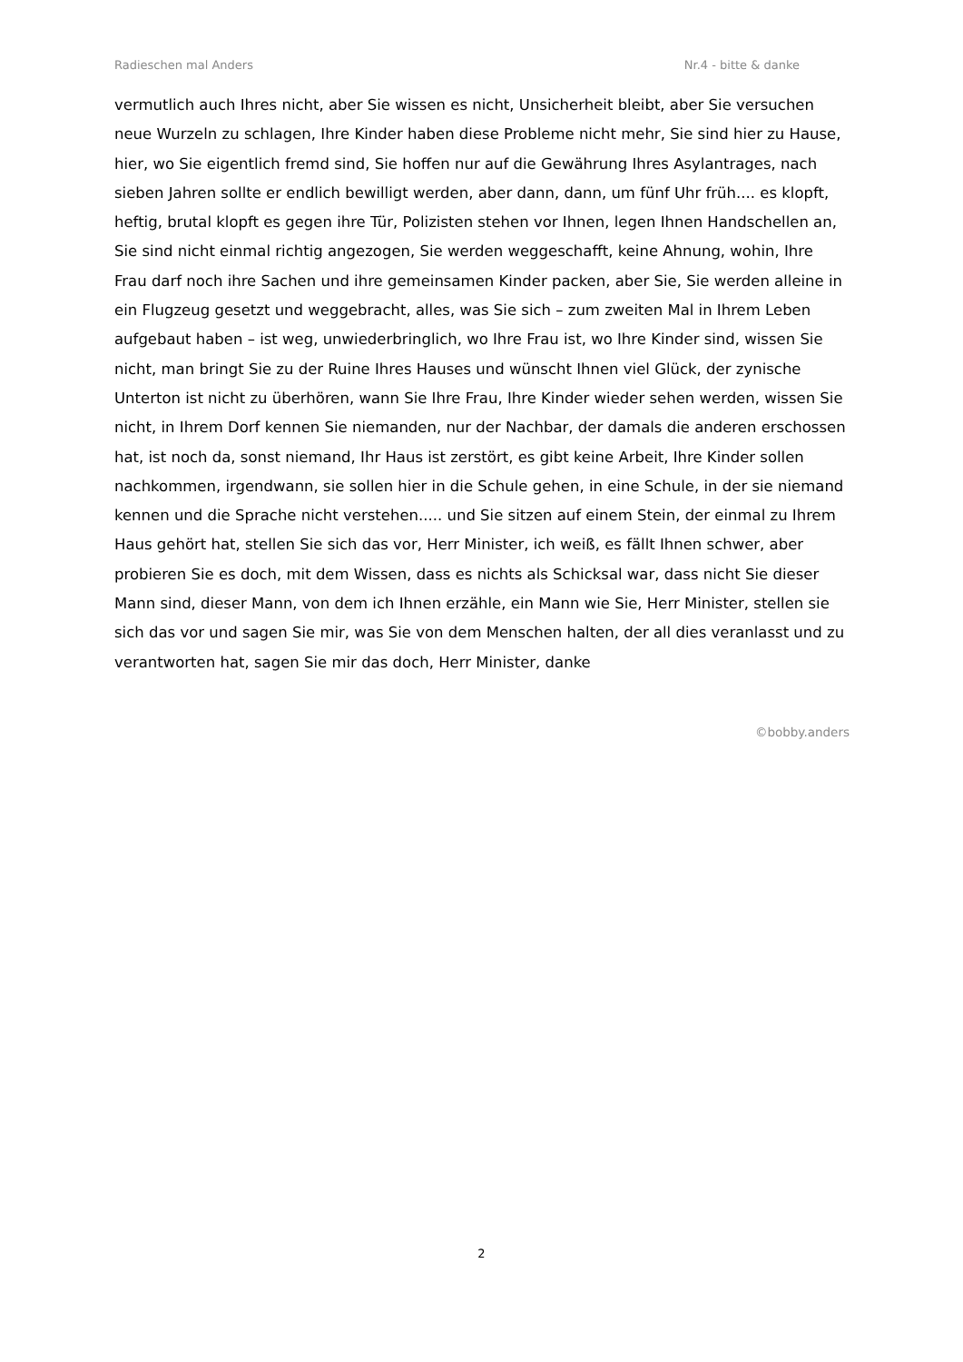Radieschen mal Anders Nr.4 - bitte & danke
vermutlich auch Ihres nicht, aber Sie wissen es nicht, Unsicherheit bleibt, aber Sie versuchen neue Wurzeln zu schlagen, Ihre Kinder haben diese Probleme nicht mehr, Sie sind hier zu Hause, hier, wo Sie eigentlich fremd sind, Sie hoffen nur auf die Gewährung Ihres Asylantrages, nach sieben Jahren sollte er endlich bewilligt werden, aber dann, dann, um fünf Uhr früh.... es klopft, heftig, brutal klopft es gegen ihre Tür, Polizisten stehen vor Ihnen, legen Ihnen Handschellen an, Sie sind nicht einmal richtig angezogen, Sie werden weggeschafft, keine Ahnung, wohin, Ihre Frau darf noch ihre Sachen und ihre gemeinsamen Kinder packen, aber Sie, Sie werden alleine in ein Flugzeug gesetzt und weggebracht, alles, was Sie sich – zum zweiten Mal in Ihrem Leben aufgebaut haben – ist weg, unwiederbringlich, wo Ihre Frau ist, wo Ihre Kinder sind, wissen Sie nicht, man bringt Sie zu der Ruine Ihres Hauses und wünscht Ihnen viel Glück, der zynische Unterton ist nicht zu überhören, wann Sie Ihre Frau, Ihre Kinder wieder sehen werden, wissen Sie nicht, in Ihrem Dorf kennen Sie niemanden, nur der Nachbar, der damals die anderen erschossen hat, ist noch da, sonst niemand, Ihr Haus ist zerstört, es gibt keine Arbeit, Ihre Kinder sollen nachkommen, irgendwann, sie sollen hier in die Schule gehen, in eine Schule, in der sie niemand kennen und die Sprache nicht verstehen..... und Sie sitzen auf einem Stein, der einmal zu Ihrem Haus gehört hat, stellen Sie sich das vor, Herr Minister, ich weiß, es fällt Ihnen schwer, aber probieren Sie es doch, mit dem Wissen, dass es nichts als Schicksal war, dass nicht Sie dieser Mann sind, dieser Mann, von dem ich Ihnen erzähle, ein Mann wie Sie, Herr Minister, stellen sie sich das vor und sagen Sie mir, was Sie von dem Menschen halten, der all dies veranlasst und zu verantworten hat, sagen Sie mir das doch, Herr Minister, danke
©bobby.anders
2